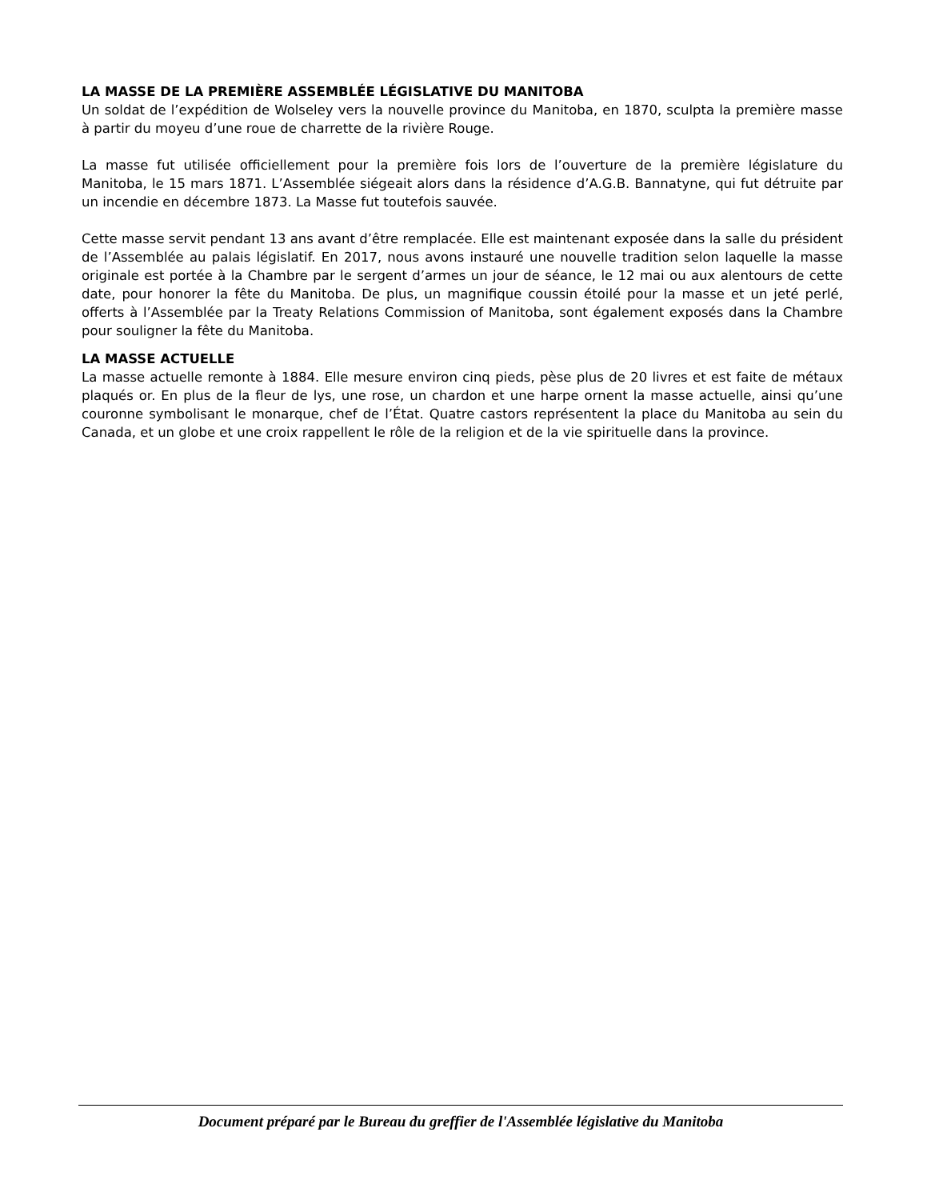LA MASSE DE LA PREMIÈRE ASSEMBLÉE LÉGISLATIVE DU MANITOBA
Un soldat de l’expédition de Wolseley vers la nouvelle province du Manitoba, en 1870, sculpta la première masse à partir du moyeu d’une roue de charrette de la rivière Rouge.
La masse fut utilisée officiellement pour la première fois lors de l’ouverture de la première législature du Manitoba, le 15 mars 1871. L’Assemblée siégeait alors dans la résidence d’A.G.B. Bannatyne, qui fut détruite par un incendie en décembre 1873. La Masse fut toutefois sauvée.
Cette masse servit pendant 13 ans avant d’être remplacée. Elle est maintenant exposée dans la salle du président de l’Assemblée au palais législatif. En 2017, nous avons instauré une nouvelle tradition selon laquelle la masse originale est portée à la Chambre par le sergent d’armes un jour de séance, le 12 mai ou aux alentours de cette date, pour honorer la fête du Manitoba. De plus, un magnifique coussin étoilé pour la masse et un jeté perlé, offerts à l’Assemblée par la Treaty Relations Commission of Manitoba, sont également exposés dans la Chambre pour souligner la fête du Manitoba.
LA MASSE ACTUELLE
La masse actuelle remonte à 1884. Elle mesure environ cinq pieds, pèse plus de 20 livres et est faite de métaux plaqués or. En plus de la fleur de lys, une rose, un chardon et une harpe ornent la masse actuelle, ainsi qu’une couronne symbolisant le monarque, chef de l’État. Quatre castors représentent la place du Manitoba au sein du Canada, et un globe et une croix rappellent le rôle de la religion et de la vie spirituelle dans la province.
Document préparé par le Bureau du greffier de l'Assemblée législative du Manitoba